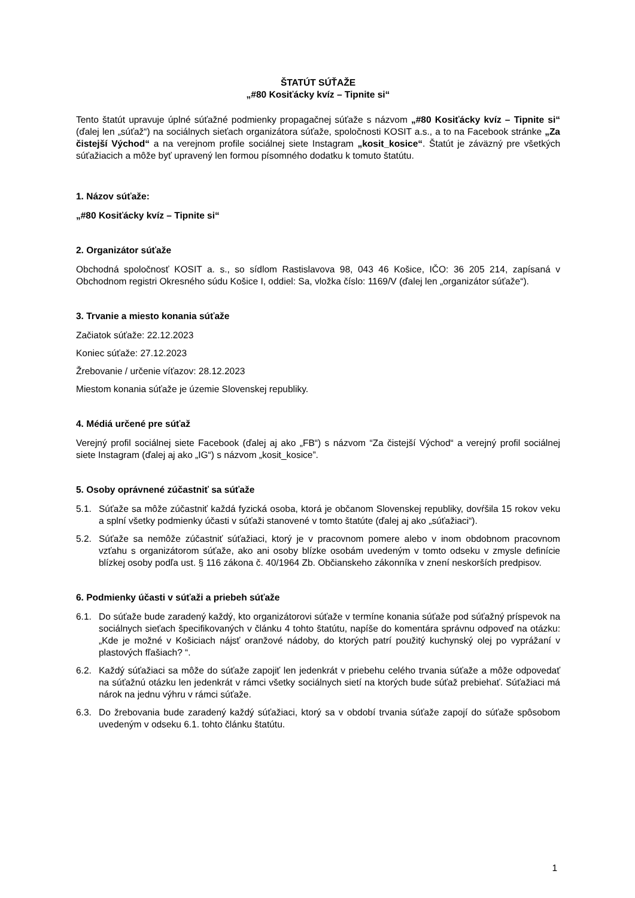ŠTATÚT SÚŤAŽE
„#80 Kosiťácky kvíz – Tipnite si“
Tento štatút upravuje úplné súťažné podmienky propagačnej súťaže s názvom „#80 Kosiťácky kvíz – Tipnite si“ (ďalej len „súťaž“) na sociálnych sieťach organizátora súťaže, spoločnosti KOSIT a.s., a to na Facebook stránke „Za čistejší Východ“ a na verejnom profile sociálnej siete Instagram „kosit_kosice“. Štatút je záväzný pre všetkých súťažiacich a môže byť upravený len formou písomného dodatku k tomuto štatútu.
1. Názov súťaže:
„#80 Kosiťácky kvíz – Tipnite si“
2. Organizátor súťaže
Obchodná spoločnosť KOSIT a. s., so sídlom Rastislavova 98, 043 46 Košice, IČO: 36 205 214, zapísaná v Obchodnom registri Okresného súdu Košice I, oddiel: Sa, vložka číslo: 1169/V (ďalej len „organizátor súťaže“).
3. Trvanie a miesto konania súťaže
Začiatok súťaže: 22.12.2023
Koniec súťaže: 27.12.2023
Žrebovanie / určenie víťazov: 28.12.2023
Miestom konania súťaže je územie Slovenskej republiky.
4. Médiá určené pre súťaž
Verejný profil sociálnej siete Facebook (ďalej aj ako „FB“) s názvom “Za čistejší Východ“ a verejný profil sociálnej siete Instagram (ďalej aj ako „IG“) s názvom „kosit_kosice”.
5. Osoby oprávnené zúčastniť sa súťaže
5.1. Súťaže sa môže zúčastniť každá fyzická osoba, ktorá je občanom Slovenskej republiky, dovŕšila 15 rokov veku a splní všetky podmienky účasti v súťaži stanovené v tomto štatúte (ďalej aj ako „súťažiaci“).
5.2. Súťaže sa nemôže zúčastniť súťažiaci, ktorý je v pracovnom pomere alebo v inom obdobnom pracovnom vzťahu s organizátorom súťaže, ako ani osoby blízke osobám uvedeným v tomto odseku v zmysle definície blízkej osoby podľa ust. § 116 zákona č. 40/1964 Zb. Občianskeho zákonníka v znení neskorších predpisov.
6. Podmienky účasti v súťaži a priebeh súťaže
6.1. Do súťaže bude zaradený každý, kto organizátorovi súťaže v termíne konania súťaže pod súťažný príspevok na sociálnych sieťach špecifikovaných v článku 4 tohto štatútu, napíše do komentára správnu odpoveď na otázku: „Kde je možné v Košiciach nájsť oranžové nádoby, do ktorých patrí použitý kuchynský olej po vyprážaní v plastových fľašiach? “.
6.2. Každý súťažiaci sa môže do súťaže zapojiť len jedenkrát v priebehu celého trvania súťaže a môže odpovedať na súťažnú otázku len jedenkrát v rámci všetky sociálnych sietí na ktorých bude súťaž prebiehať. Súťažiaci má nárok na jednu výhru v rámci súťaže.
6.3. Do žrebovania bude zaradený každý súťažiaci, ktorý sa v období trvania súťaže zapojí do súťaže spôsobom uvedeným v odseku 6.1. tohto článku štatútu.
1